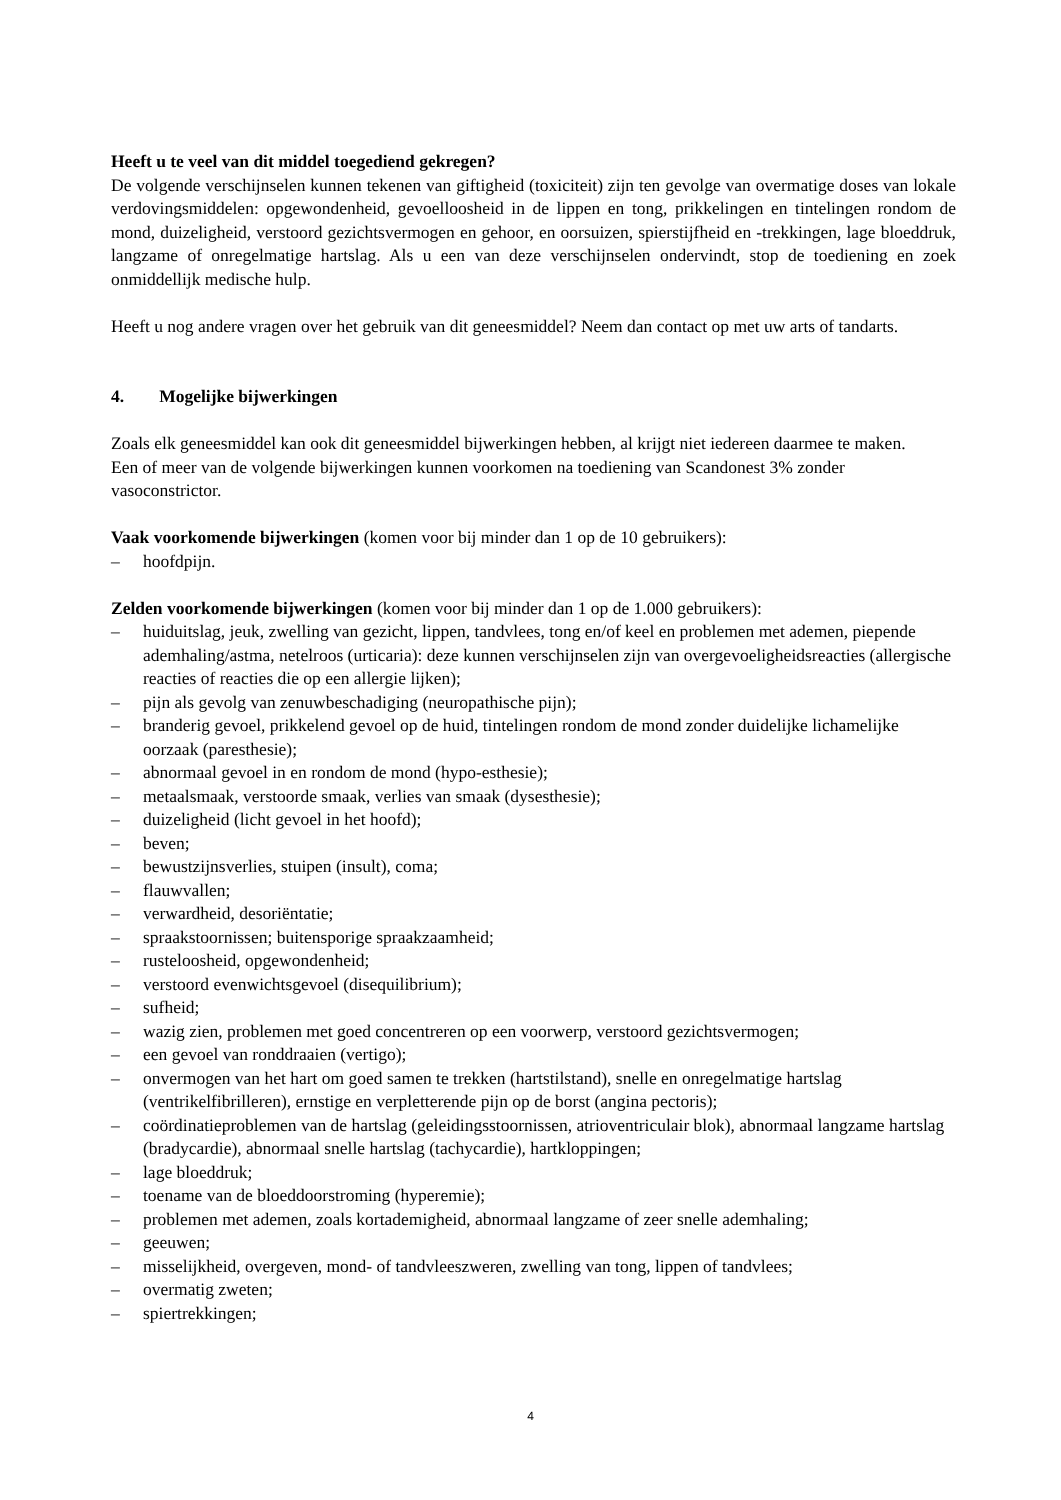Heeft u te veel van dit middel toegediend gekregen?
De volgende verschijnselen kunnen tekenen van giftigheid (toxiciteit) zijn ten gevolge van overmatige doses van lokale verdovingsmiddelen: opgewondenheid, gevoelloosheid in de lippen en tong, prikkelingen en tintelingen rondom de mond, duizeligheid, verstoord gezichtsvermogen en gehoor, en oorsuizen, spierstijfheid en -trekkingen, lage bloeddruk, langzame of onregelmatige hartslag. Als u een van deze verschijnselen ondervindt, stop de toediening en zoek onmiddellijk medische hulp.
Heeft u nog andere vragen over het gebruik van dit geneesmiddel? Neem dan contact op met uw arts of tandarts.
4. Mogelijke bijwerkingen
Zoals elk geneesmiddel kan ook dit geneesmiddel bijwerkingen hebben, al krijgt niet iedereen daarmee te maken.
Een of meer van de volgende bijwerkingen kunnen voorkomen na toediening van Scandonest 3% zonder vasoconstrictor.
Vaak voorkomende bijwerkingen (komen voor bij minder dan 1 op de 10 gebruikers):
– hoofdpijn.
Zelden voorkomende bijwerkingen (komen voor bij minder dan 1 op de 1.000 gebruikers):
– huiduitslag, jeuk, zwelling van gezicht, lippen, tandvlees, tong en/of keel en problemen met ademen, piepende ademhaling/astma, netelroos (urticaria): deze kunnen verschijnselen zijn van overgevoeligheidsreacties (allergische reacties of reacties die op een allergie lijken);
– pijn als gevolg van zenuwbeschadiging (neuropathische pijn);
– branderig gevoel, prikkelend gevoel op de huid, tintelingen rondom de mond zonder duidelijke lichamelijke oorzaak (paresthesie);
– abnormaal gevoel in en rondom de mond (hypo-esthesie);
– metaalsmaak, verstoorde smaak, verlies van smaak (dysesthesie);
– duizeligheid (licht gevoel in het hoofd);
– beven;
– bewustzijnsverlies, stuipen (insult), coma;
– flauwvallen;
– verwardheid, desoriëntatie;
– spraakstoornissen; buitensporige spraakzaamheid;
– rusteloosheid, opgewondenheid;
– verstoord evenwichtsgevoel (disequilibrium);
– sufheid;
– wazig zien, problemen met goed concentreren op een voorwerp, verstoord gezichtsvermogen;
– een gevoel van ronddraaien (vertigo);
– onvermogen van het hart om goed samen te trekken (hartstilstand), snelle en onregelmatige hartslag (ventrikelfibrilleren), ernstige en verpletterende pijn op de borst (angina pectoris);
– coördinatieproblemen van de hartslag (geleidingsstoornissen, atrioventriculair blok), abnormaal langzame hartslag (bradycardie), abnormaal snelle hartslag (tachycardie), hartkloppingen;
– lage bloeddruk;
– toename van de bloeddoorstroming (hyperemie);
– problemen met ademen, zoals kortademigheid, abnormaal langzame of zeer snelle ademhaling;
– geeuwen;
– misselijkheid, overgeven, mond- of tandvleeszweren, zwelling van tong, lippen of tandvlees;
– overmatig zweten;
– spiertrekkingen;
4